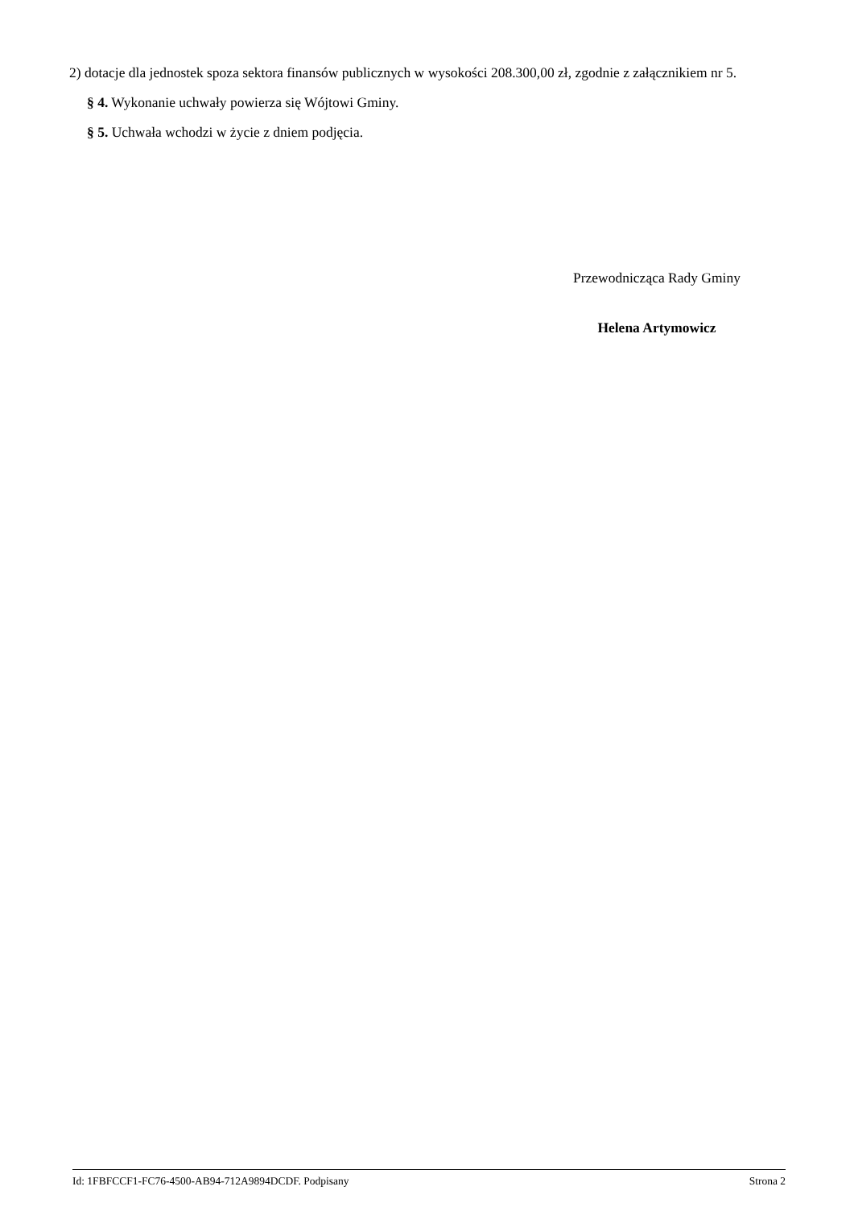2) dotacje dla jednostek spoza sektora finansów publicznych w wysokości 208.300,00 zł, zgodnie z załącznikiem nr 5.
§ 4. Wykonanie uchwały powierza się Wójtowi Gminy.
§ 5. Uchwała wchodzi w życie z dniem podjęcia.
Przewodnicząca Rady Gminy
Helena Artymowicz
Id: 1FBFCCF1-FC76-4500-AB94-712A9894DCDF. Podpisany Strona 2